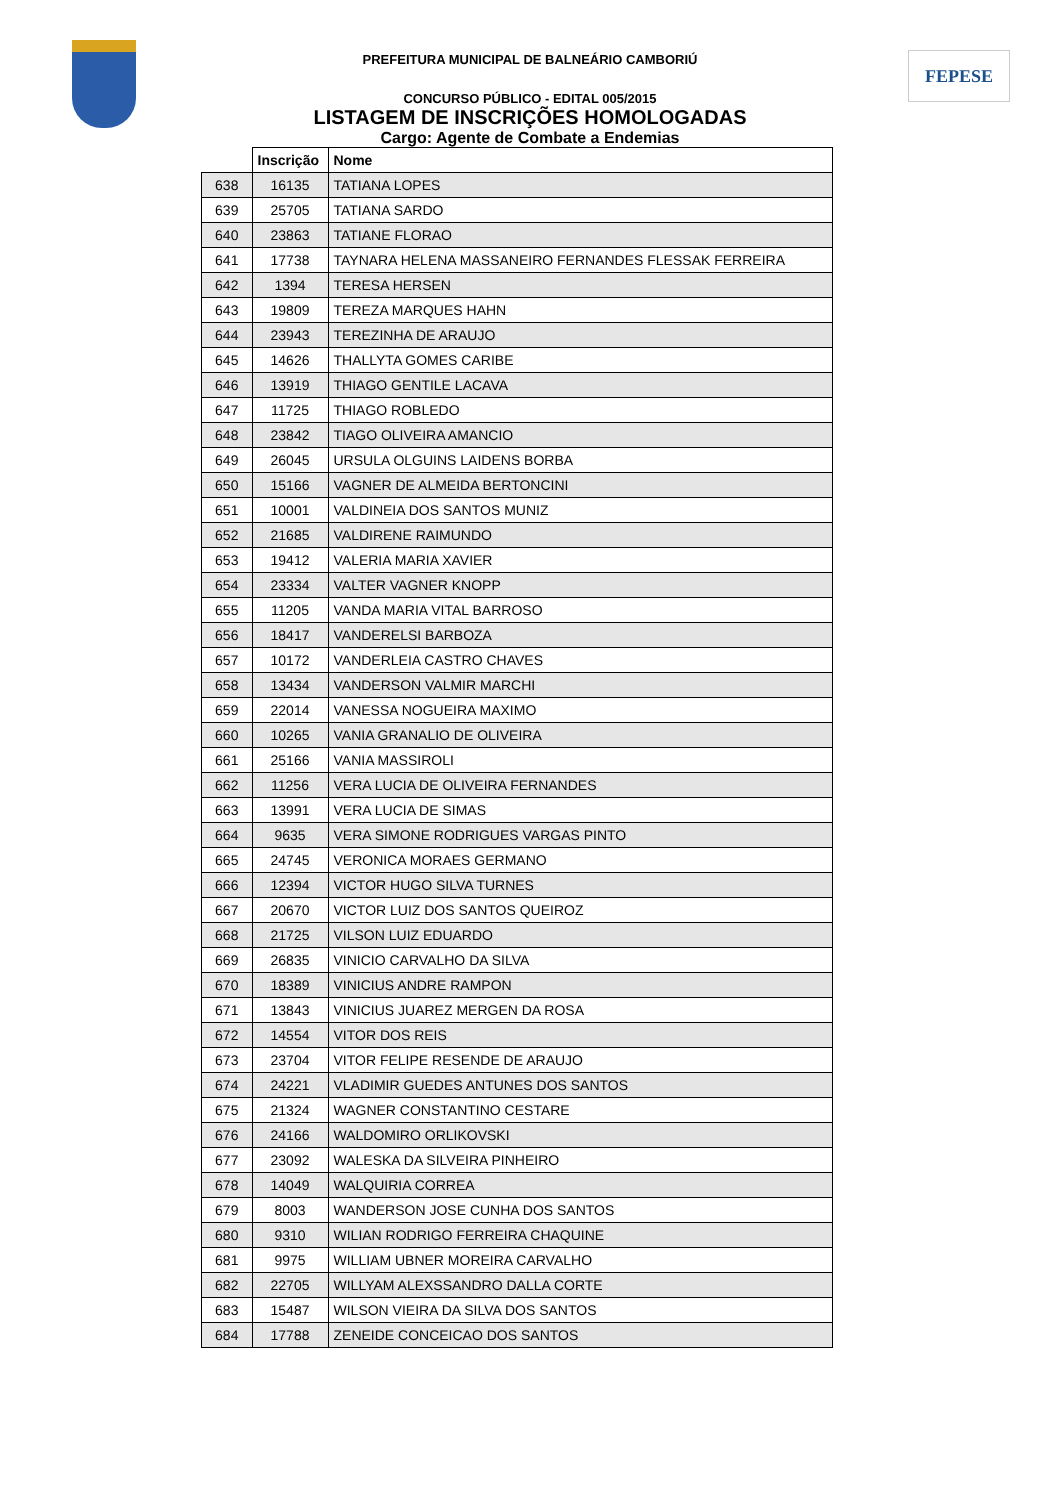FEPESE
PREFEITURA MUNICIPAL DE BALNEÁRIO CAMBORIÚ
CONCURSO PÚBLICO - EDITAL 005/2015
LISTAGEM DE INSCRIÇÕES HOMOLOGADAS
Cargo: Agente de Combate a Endemias
| | Inscrição | Nome |
| --- | --- | --- |
| 638 | 16135 | TATIANA LOPES |
| 639 | 25705 | TATIANA SARDO |
| 640 | 23863 | TATIANE FLORAO |
| 641 | 17738 | TAYNARA HELENA MASSANEIRO FERNANDES FLESSAK FERREIRA |
| 642 | 1394 | TERESA HERSEN |
| 643 | 19809 | TEREZA MARQUES HAHN |
| 644 | 23943 | TEREZINHA DE ARAUJO |
| 645 | 14626 | THALLYTA GOMES CARIBE |
| 646 | 13919 | THIAGO GENTILE LACAVA |
| 647 | 11725 | THIAGO ROBLEDO |
| 648 | 23842 | TIAGO OLIVEIRA AMANCIO |
| 649 | 26045 | URSULA OLGUINS LAIDENS BORBA |
| 650 | 15166 | VAGNER DE ALMEIDA BERTONCINI |
| 651 | 10001 | VALDINEIA DOS SANTOS MUNIZ |
| 652 | 21685 | VALDIRENE RAIMUNDO |
| 653 | 19412 | VALERIA MARIA XAVIER |
| 654 | 23334 | VALTER VAGNER KNOPP |
| 655 | 11205 | VANDA MARIA VITAL BARROSO |
| 656 | 18417 | VANDERELSI BARBOZA |
| 657 | 10172 | VANDERLEIA CASTRO CHAVES |
| 658 | 13434 | VANDERSON VALMIR MARCHI |
| 659 | 22014 | VANESSA NOGUEIRA MAXIMO |
| 660 | 10265 | VANIA GRANALIO DE OLIVEIRA |
| 661 | 25166 | VANIA MASSIROLI |
| 662 | 11256 | VERA LUCIA DE OLIVEIRA FERNANDES |
| 663 | 13991 | VERA LUCIA DE SIMAS |
| 664 | 9635 | VERA SIMONE RODRIGUES VARGAS PINTO |
| 665 | 24745 | VERONICA MORAES GERMANO |
| 666 | 12394 | VICTOR HUGO SILVA TURNES |
| 667 | 20670 | VICTOR LUIZ DOS SANTOS QUEIROZ |
| 668 | 21725 | VILSON LUIZ EDUARDO |
| 669 | 26835 | VINICIO CARVALHO DA SILVA |
| 670 | 18389 | VINICIUS ANDRE RAMPON |
| 671 | 13843 | VINICIUS JUAREZ MERGEN DA ROSA |
| 672 | 14554 | VITOR DOS REIS |
| 673 | 23704 | VITOR FELIPE RESENDE DE ARAUJO |
| 674 | 24221 | VLADIMIR GUEDES ANTUNES DOS SANTOS |
| 675 | 21324 | WAGNER CONSTANTINO CESTARE |
| 676 | 24166 | WALDOMIRO ORLIKOVSKI |
| 677 | 23092 | WALESKA DA SILVEIRA PINHEIRO |
| 678 | 14049 | WALQUIRIA CORREA |
| 679 | 8003 | WANDERSON JOSE CUNHA DOS SANTOS |
| 680 | 9310 | WILIAN RODRIGO FERREIRA CHAQUINE |
| 681 | 9975 | WILLIAM UBNER MOREIRA CARVALHO |
| 682 | 22705 | WILLYAM ALEXSSANDRO DALLA CORTE |
| 683 | 15487 | WILSON VIEIRA DA SILVA DOS SANTOS |
| 684 | 17788 | ZENEIDE CONCEICAO DOS SANTOS |